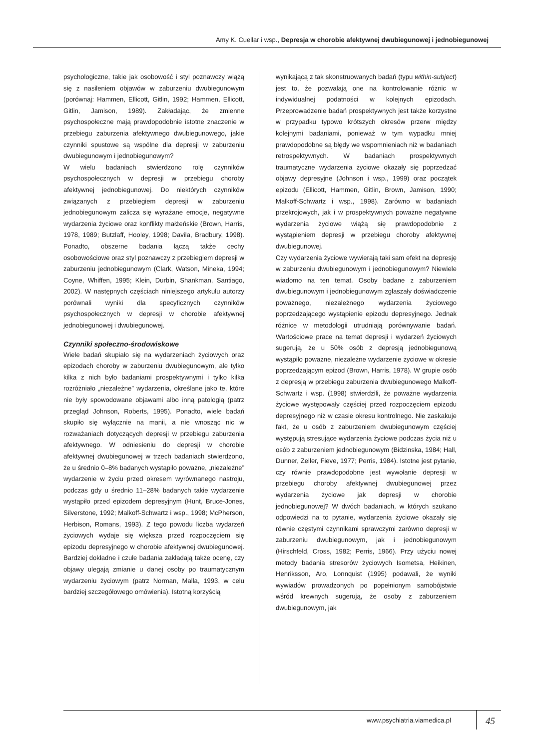Amy K. Cuellar i wsp., Depresja w chorobie afektywnej dwubiegunowej i jednobiegunowej
psychologiczne, takie jak osobowość i styl poznawczy wiążą się z nasileniem objawów w zaburzeniu dwubiegunowym (porównaj: Hammen, Ellicott, Gitlin, 1992; Hammen, Ellicott, Gitlin, Jamison, 1989). Zakładając, że zmienne psychospołeczne mają prawdopodobnie istotne znaczenie w przebiegu zaburzenia afektywnego dwubiegunowego, jakie czynniki spustowe są wspólne dla depresji w zaburzeniu dwubiegunowym i jednobiegunowym?
W wielu badaniach stwierdzono rolę czynników psychospołecznych w depresji w przebiegu choroby afektywnej jednobiegunowej. Do niektórych czynników związanych z przebiegiem depresji w zaburzeniu jednobiegunowym zalicza się wyrażane emocje, negatywne wydarzenia życiowe oraz konflikty małżeńskie (Brown, Harris, 1978, 1989; Butzlaff, Hooley, 1998; Davila, Bradbury, 1998). Ponadto, obszerne badania łączą także cechy osobowościowe oraz styl poznawczy z przebiegiem depresji w zaburzeniu jednobiegunowym (Clark, Watson, Mineka, 1994; Coyne, Whiffen, 1995; Klein, Durbin, Shankman, Santiago, 2002). W następnych częściach niniejszego artykułu autorzy porównali wyniki dla specyficznych czynników psychospołecznych w depresji w chorobie afektywnej jednobiegunowej i dwubiegunowej.
Czynniki społeczno-środowiskowe
Wiele badań skupiało się na wydarzeniach życiowych oraz epizodach choroby w zaburzeniu dwubiegunowym, ale tylko kilka z nich było badaniami prospektywnymi i tylko kilka rozróżniało „niezależne” wydarzenia, określane jako te, które nie były spowodowane objawami albo inną patologią (patrz przegląd Johnson, Roberts, 1995). Ponadto, wiele badań skupiło się wyłącznie na manii, a nie wnosząc nic w rozważaniach dotyczących depresji w przebiegu zaburzenia afektywnego. W odniesieniu do depresji w chorobie afektywnej dwubiegunowej w trzech badaniach stwierdzono, że u średnio 0–8% badanych wystąpiło poważne, „niezależne” wydarzenie w życiu przed okresem wyrównanego nastroju, podczas gdy u średnio 11–28% badanych takie wydarzenie wystąpiło przed epizodem depresyjnym (Hunt, Bruce-Jones, Silverstone, 1992; Malkoff-Schwartz i wsp., 1998; McPherson, Herbison, Romans, 1993). Z tego powodu liczba wydarzeń życiowych wydaje się większa przed rozpoczęciem się epizodu depresyjnego w chorobie afektywnej dwubiegunowej. Bardziej dokładne i czułe badania zakładają także ocenę, czy objawy ulegają zmianie u danej osoby po traumatycznym wydarzeniu życiowym (patrz Norman, Malla, 1993, w celu bardziej szczegółowego omówienia). Istotną korzyścią
wynikającą z tak skonstruowanych badań (typu within-subject) jest to, że pozwalają one na kontrolowanie różnic w indywidualnej podatności w kolejnych epizodach. Przeprowadzenie badań prospektywnych jest także korzystne w przypadku typowo krótszych okresów przerw między kolejnymi badaniami, ponieważ w tym wypadku mniej prawdopodobne są błędy we wspomnieniach niż w badaniach retrospektywnych. W badaniach prospektywnych traumatyczne wydarzenia życiowe okazały się poprzedzać objawy depresyjne (Johnson i wsp., 1999) oraz początek epizodu (Ellicott, Hammen, Gitlin, Brown, Jamison, 1990; Malkoff-Schwartz i wsp., 1998). Zarówno w badaniach przekrojowych, jak i w prospektywnych poważne negatywne wydarzenia życiowe wiążą się prawdopodobnie z wystąpieniem depresji w przebiegu choroby afektywnej dwubiegunowej.
Czy wydarzenia życiowe wywierają taki sam efekt na depresję w zaburzeniu dwubiegunowym i jednobiegunowym? Niewiele wiadomo na ten temat. Osoby badane z zaburzeniem dwubiegunowym i jednobiegunowym zgłaszały doświadczenie poważnego, niezależnego wydarzenia życiowego poprzedzającego wystąpienie epizodu depresyjnego. Jednak różnice w metodologii utrudniają porównywanie badań. Wartościowe prace na temat depresji i wydarzeń życiowych sugerują, że u 50% osób z depresją jednobiegunową wystąpiło poważne, niezależne wydarzenie życiowe w okresie poprzedzającym epizod (Brown, Harris, 1978). W grupie osób z depresją w przebiegu zaburzenia dwubiegunowego Malkoff-Schwartz i wsp. (1998) stwierdzili, że poważne wydarzenia życiowe występowały częściej przed rozpoczęciem epizodu depresyjnego niż w czasie okresu kontrolnego. Nie zaskakuje fakt, że u osób z zaburzeniem dwubiegunowym częściej występują stresujące wydarzenia życiowe podczas życia niż u osób z zaburzeniem jednobiegunowym (Bidzinska, 1984; Hall, Dunner, Zeller, Fieve, 1977; Perris, 1984). Istotne jest pytanie, czy równie prawdopodobne jest wywołanie depresji w przebiegu choroby afektywnej dwubiegunowej przez wydarzenia życiowe jak depresji w chorobie jednobiegunowej? W dwóch badaniach, w których szukano odpowiedzi na to pytanie, wydarzenia życiowe okazały się równie częstymi czynnikami sprawczymi zarówno depresji w zaburzeniu dwubiegunowym, jak i jednobiegunowym (Hirschfeld, Cross, 1982; Perris, 1966). Przy użyciu nowej metody badania stresorów życiowych Isometsa, Heikinen, Henriksson, Aro, Lonnquist (1995) podawali, że wyniki wywiadów prowadzonych po popełnionym samobójstwie wśród krewnych sugerują, że osoby z zaburzeniem dwubiegunowym, jak
www.psychiatria.viamedica.pl 45